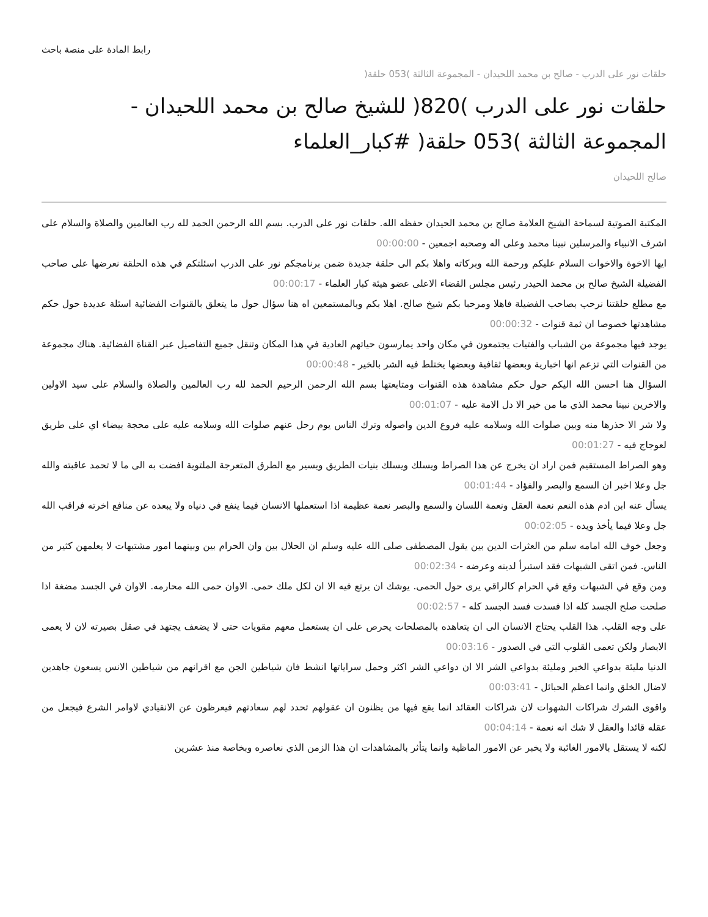رابط المادة على منصة باحث
حلقات نور على الدرب - صالح بن محمد اللحيدان - المجموعة الثالثة )053 حلقة(
حلقات نور على الدرب )820( للشيخ صالح بن محمد اللحيدان - المجموعة الثالثة )053 حلقة( #كبار_العلماء
صالح اللحيدان
المكتبة الصوتية لسماحة الشيخ العلامة صالح بن محمد الحيدان حفظه الله. حلقات نور على الدرب. بسم الله الرحمن الحمد لله رب العالمين والصلاة والسلام على اشرف الانبياء والمرسلين نبينا محمد وعلى اله وصحبه اجمعين - 00:00:00
ايها الاخوة والاخوات السلام عليكم ورحمة الله وبركاته واهلا بكم الى حلقة جديدة ضمن برنامجكم نور على الدرب اسئلتكم في هذه الحلقة نعرضها على صاحب الفضيلة الشيخ صالح بن محمد الحيدر رئيس مجلس القضاء الاعلى عضو هيئة كبار العلماء - 00:00:17
مع مطلع حلقتنا نرحب بصاحب الفضيلة فاهلا ومرحبا بكم شيخ صالح. اهلا بكم وبالمستمعين اه هنا سؤال حول ما يتعلق بالقنوات الفضائية اسئلة عديدة حول حكم مشاهدتها خصوصا ان ثمة قنوات - 00:00:32
يوجد فيها مجموعة من الشباب والفتيات يجتمعون في مكان واحد يمارسون حياتهم العادية في هذا المكان وتنقل جميع التفاصيل عبر القناة الفضائية. هناك مجموعة من القنوات التي تزعم انها اخبارية وبعضها ثقافية وبعضها يختلط فيه الشر بالخير - 00:00:48
السؤال هنا احسن الله اليكم حول حكم مشاهدة هذه القنوات ومتابعتها بسم الله الرحمن الرحيم الحمد لله رب العالمين والصلاة والسلام على سيد الاولين والاخرين نبينا محمد الذي ما من خير الا دل الامة عليه - 00:01:07
ولا شر الا حذرها منه وبين صلوات الله وسلامه عليه فروع الدين واصوله وترك الناس يوم رحل عنهم صلوات الله وسلامه عليه على محجة بيضاء اي على طريق لعوجاج فيه - 00:01:27
وهو الصراط المستقيم فمن اراد ان يخرج عن هذا الصراط ويسلك ويسلك بنيات الطريق ويسير مع الطرق المتعرجة الملتوية افضت به الى ما لا تحمد عاقبته والله جل وعلا اخبر ان السمع والبصر والفؤاد - 00:01:44
يسأل عنه ابن ادم هذه النعم نعمة العقل ونعمة اللسان والسمع والبصر نعمة عظيمة اذا استعملها الانسان فيما ينفع في دنياه ولا يبعده عن منافع اخرته فراقب الله جل وعلا فيما يأخذ ويده - 00:02:05
وجعل خوف الله امامه سلم من العثرات الدين بين يقول المصطفى صلى الله عليه وسلم ان الحلال بين وان الحرام بين وبينهما امور مشتبهات لا يعلمهن كثير من الناس. فمن اتقى الشبهات فقد استبرأ لدينه وعرضه - 00:02:34
ومن وقع في الشبهات وقع في الحرام كالراقي يرى حول الحمى. يوشك ان يرتع فيه الا ان لكل ملك حمى. الاوان حمى الله محارمه. الاوان في الجسد مضغة اذا صلحت صلح الجسد كله اذا فسدت فسد الجسد كله - 00:02:57
على وجه القلب. هذا القلب يحتاج الانسان الى ان يتعاهده بالمصلحات يحرص على ان يستعمل معهم مقويات حتى لا يضعف يجتهد في صقل بصيرته لان لا يعمى الابصار ولكن تعمى القلوب التي في الصدور - 00:03:16
الدنيا مليئة بدواعي الخير ومليئة بدواعي الشر الا ان دواعي الشر اكثر وحمل سراياتها انشط فان شياطين الجن مع اقرانهم من شياطين الانس يسعون جاهدين لاضال الخلق وانما اعظم الحبائل - 00:03:41
واقوى الشرك شراكات الشهوات لان شراكات العقائد انما يقع فيها من يظنون ان عقولهم تحدد لهم سعادتهم فيعرظون عن الانقيادي لاوامر الشرع فيجعل من عقله قائدا والعقل لا شك انه نعمة - 00:04:14
لكنه لا يستقل بالامور الغائبة ولا يخبر عن الامور الماظية وانما يتأثر بالمشاهدات ان هذا الزمن الذي نعاصره وبخاصة منذ عشرين